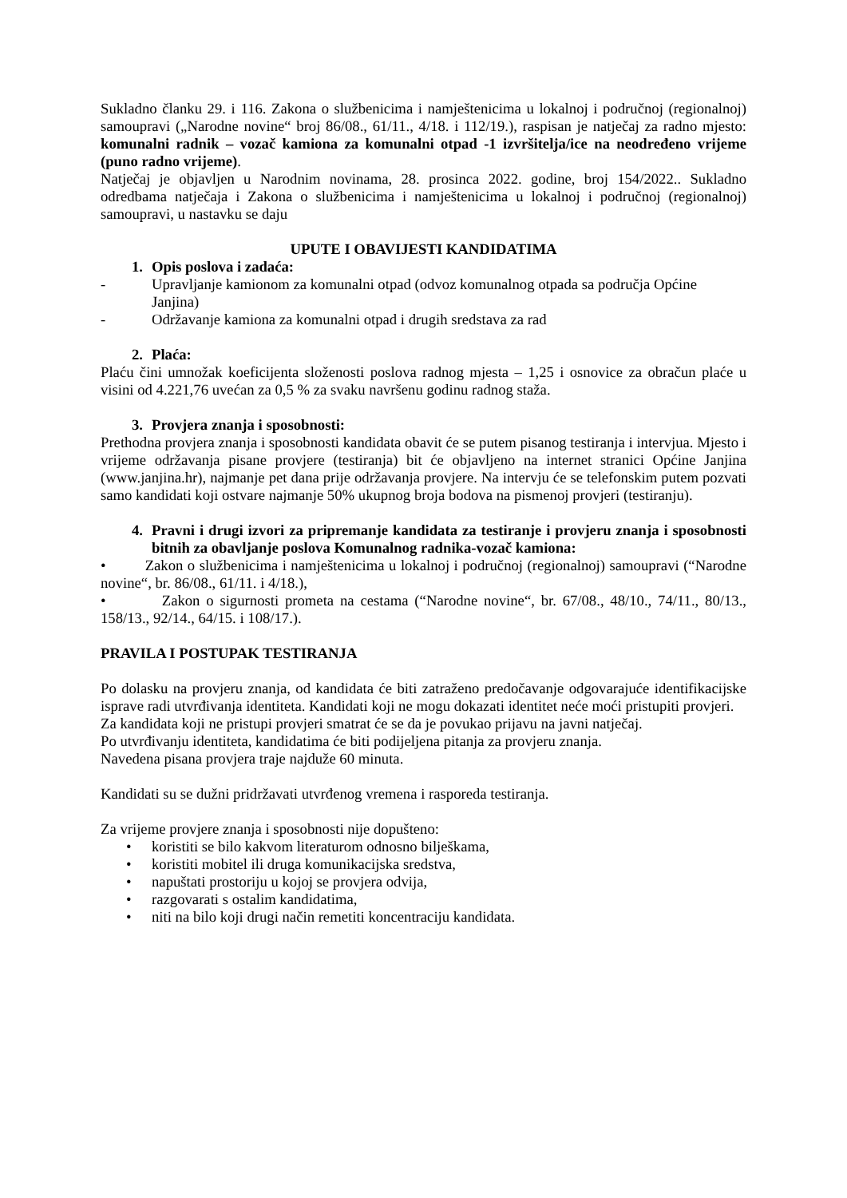Sukladno članku 29. i 116. Zakona o službenicima i namještenicima u lokalnoj i područnoj (regionalnoj) samoupravi („Narodne novine“ broj 86/08., 61/11., 4/18. i 112/19.), raspisan je natječaj za radno mjesto: komunalni radnik – vozač kamiona za komunalni otpad -1 izvršitelja/ice na neodređeno vrijeme (puno radno vrijeme).
Natječaj je objavljen u Narodnim novinama, 28. prosinca 2022. godine, broj 154/2022.. Sukladno odredbama natječaja i Zakona o službenicima i namještenicima u lokalnoj i područnoj (regionalnoj) samoupravi, u nastavku se daju
UPUTE I OBAVIJESTI KANDIDATIMA
1. Opis poslova i zadaća:
- Upravljanje kamionom za komunalni otpad (odvoz komunalnog otpada sa područja Općine Janjina)
- Održavanje kamiona za komunalni otpad i drugih sredstava za rad
2. Plaća:
Plaću čini umnožak koeficijenta složenosti poslova radnog mjesta – 1,25 i osnovice za obračun plaće u visini od 4.221,76 uvećan za 0,5 % za svaku navršenu godinu radnog staža.
3. Provjera znanja i sposobnosti:
Prethodna provjera znanja i sposobnosti kandidata obavit će se putem pisanog testiranja i intervjua. Mjesto i vrijeme održavanja pisane provjere (testiranja) bit će objavljeno na internet stranici Općine Janjina (www.janjina.hr), najmanje pet dana prije održavanja provjere. Na intervju će se telefonskim putem pozvati samo kandidati koji ostvare najmanje 50% ukupnog broja bodova na pismenoj provjeri (testiranju).
4. Pravni i drugi izvori za pripremanje kandidata za testiranje i provjeru znanja i sposobnosti bitnih za obavljanje poslova Komunalnog radnika-vozač kamiona:
• Zakon o službenicima i namještenicima u lokalnoj i područnoj (regionalnoj) samoupravi (“Narodne novine“, br. 86/08., 61/11. i 4/18.),
• Zakon o sigurnosti prometa na cestama (“Narodne novine“, br. 67/08., 48/10., 74/11., 80/13., 158/13., 92/14., 64/15. i 108/17.).
PRAVILA I POSTUPAK TESTIRANJA
Po dolasku na provjeru znanja, od kandidata će biti zatraženo predočavanje odgovarajuće identifikacijske isprave radi utvrđivanja identiteta. Kandidati koji ne mogu dokazati identitet neće moći pristupiti provjeri.
Za kandidata koji ne pristupi provjeri smatrat će se da je povukao prijavu na javni natječaj.
Po utvrđivanju identiteta, kandidatima će biti podijeljena pitanja za provjeru znanja.
Navedena pisana provjera traje najduže 60 minuta.
Kandidati su se dužni pridržavati utvrđenog vremena i rasporeda testiranja.
Za vrijeme provjere znanja i sposobnosti nije dopušteno:
• koristiti se bilo kakvom literaturom odnosno bilješkama,
• koristiti mobitel ili druga komunikacijska sredstva,
• napuštati prostoriju u kojoj se provjera odvija,
• razgovarati s ostalim kandidatima,
• niti na bilo koji drugi način remetiti koncentraciju kandidata.